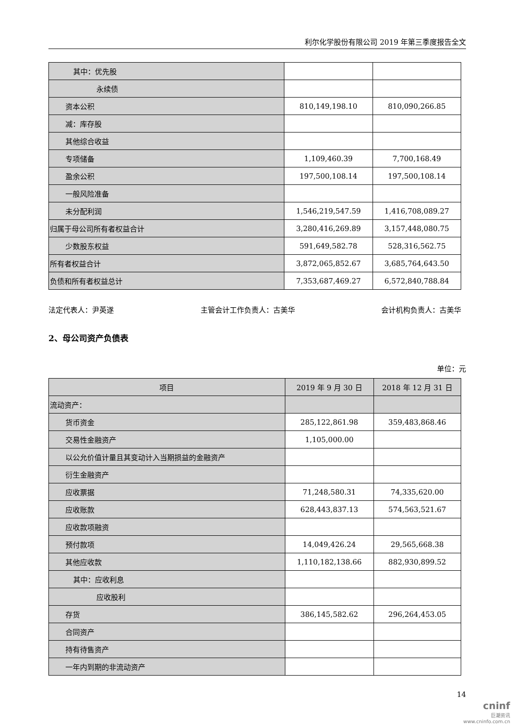利尔化学股份有限公司 2019 年第三季度报告全文
| 其中：优先股 | | |
| 永续债 | | |
| 资本公积 | 810,149,198.10 | 810,090,266.85 |
| 减：库存股 | | |
| 其他综合收益 | | |
| 专项储备 | 1,109,460.39 | 7,700,168.49 |
| 盈余公积 | 197,500,108.14 | 197,500,108.14 |
| 一般风险准备 | | |
| 未分配利润 | 1,546,219,547.59 | 1,416,708,089.27 |
| 归属于母公司所有者权益合计 | 3,280,416,269.89 | 3,157,448,080.75 |
| 少数股东权益 | 591,649,582.78 | 528,316,562.75 |
| 所有者权益合计 | 3,872,065,852.67 | 3,685,764,643.50 |
| 负债和所有者权益总计 | 7,353,687,469.27 | 6,572,840,788.84 |
法定代表人：尹英遂 主管会计工作负责人：古美华 会计机构负责人：古美华
2、母公司资产负债表
单位：元
| 项目 | 2019 年 9 月 30 日 | 2018 年 12 月 31 日 |
| --- | --- | --- |
| 流动资产： | | |
| 货币资金 | 285,122,861.98 | 359,483,868.46 |
| 交易性金融资产 | 1,105,000.00 | |
| 以公允价值计量且其变动计入当期损益的金融资产 | | |
| 衍生金融资产 | | |
| 应收票据 | 71,248,580.31 | 74,335,620.00 |
| 应收账款 | 628,443,837.13 | 574,563,521.67 |
| 应收款项融资 | | |
| 预付款项 | 14,049,426.24 | 29,565,668.38 |
| 其他应收款 | 1,110,182,138.66 | 882,930,899.52 |
| 其中：应收利息 | | |
| 应收股利 | | |
| 存货 | 386,145,582.62 | 296,264,453.05 |
| 合同资产 | | |
| 持有待售资产 | | |
| 一年内到期的非流动资产 | | |
14
cninf
巨潮资讯
www.cninfo.com.cn